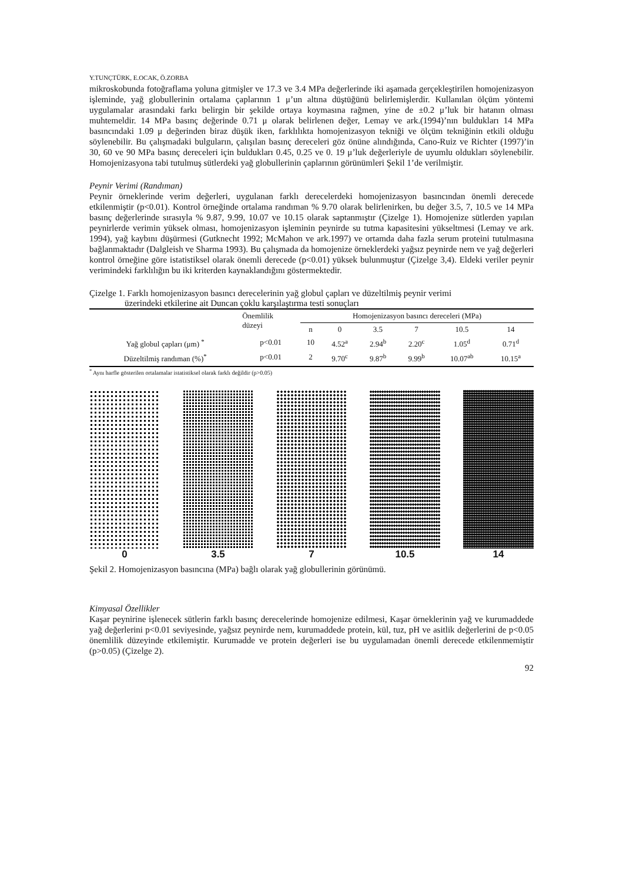Y.TUNÇTÜRK, E.OCAK, Ö.ZORBA
mikroskobunda fotoğraflama yoluna gitmişler ve 17.3 ve 3.4 MPa değerlerinde iki aşamada gerçekleştirilen homojenizasyon işleminde, yağ globullerinin ortalama çaplarının 1 μ’un altına düştüğünü belirlemişlerdir. Kullanılan ölçüm yöntemi uygulamalar arasındaki farkı belirgin bir şekilde ortaya koymasına rağmen, yine de ±0.2 μ’luk bir hatanın olması muhtemeldir. 14 MPa basınç değerinde 0.71 μ olarak belirlenen değer, Lemay ve ark.(1994)’nın buldukları 14 MPa basıncındaki 1.09 μ değerinden biraz düşük iken, farklılıkta homojenizasyon tekniği ve ölçüm tekniğinin etkili olduğu söylenebilir. Bu çalışmadaki bulguların, çalışılan basınç dereceleri göz önüne alındığında, Cano-Ruiz ve Richter (1997)’in 30, 60 ve 90 MPa basınç dereceleri için buldukları 0.45, 0.25 ve 0. 19 μ’luk değerleriyle de uyumlu oldukları söylenebilir. Homojenizasyona tabi tutulmuş sütlerdeki yağ globullerinin çaplarının görünümleri Şekil 1’de verilmiştir.
Peynir Verimi (Randıman)
Peynir örneklerinde verim değerleri, uygulanan farklı derecelerdeki homojenizasyon basıncından önemli derecede etkilenmiştir (p<0.01). Kontrol örneğinde ortalama randıman % 9.70 olarak belirlenirken, bu değer 3.5, 7, 10.5 ve 14 MPa basınç değerlerinde sırasıyla % 9.87, 9.99, 10.07 ve 10.15 olarak saptanmıştır (Çizelge 1). Homojenize sütlerden yapılan peynirlerde verimin yüksek olması, homojenizasyon işleminin peynirde su tutma kapasitesini yükseltmesi (Lemay ve ark. 1994), yağ kaybını düşürmesi (Gutknecht 1992; McMahon ve ark.1997) ve ortamda daha fazla serum proteini tutulmasına bağlanmaktadır (Dalgleish ve Sharma 1993). Bu çalışmada da homojenize örneklerdeki yağsız peynirde nem ve yağ değerleri kontrol örneğine göre istatistiksel olarak önemli derecede (p<0.01) yüksek bulunmuştur (Çizelge 3,4). Eldeki veriler peynir verimindeki farklılığın bu iki kriterden kaynaklandığını göstermektedir.
Çizelge 1. Farklı homojenizasyon basıncı derecelerinin yağ globul çapları ve düzeltilmiş peynir verimi
üzerindeki etkilerine ait Duncan çoklu karşılaştırma testi sonuçları
| | Önemlilik düzeyi | Homojenizasyon basıncı dereceleri (MPa) | | | | | |
| --- | --- | --- | --- | --- | --- | --- | --- |
| | | n | 0 | 3.5 | 7 | 10.5 | 14 |
| Yağ globul çapları (μm) <sup>*</sup> | p<0.01 | 10 | 4.52<sup>a</sup> | 2.94<sup>b</sup> | 2.20<sup>c</sup> | 1.05<sup>d</sup> | 0.71<sup>d</sup> |
| Düzeltilmiş randıman (%)<sup>*</sup> | p<0.01 | 2 | 9.70<sup>c</sup> | 9.87<sup>b</sup> | 9.99<sup>b</sup> | 10.07<sup>ab</sup> | 10.15<sup>a</sup> |
<sup>*</sup> Aynı harfle gösterilen ortalamalar istatistiksel olarak farklı değildir (p>0.05)
0 3.5 7 10.5 14
Şekil 2. Homojenizasyon basıncına (MPa) bağlı olarak yağ globullerinin görünümü.
Kimyasal Özellikler
Kaşar peynirine işlenecek sütlerin farklı basınç derecelerinde homojenize edilmesi, Kaşar örneklerinin yağ ve kurumaddede yağ değerlerini p<0.01 seviyesinde, yağsız peynirde nem, kurumaddede protein, kül, tuz, pH ve asitlik değerlerini de p<0.05 önemlilik düzeyinde etkilemiştir. Kurumadde ve protein değerleri ise bu uygulamadan önemli derecede etkilenmemiştir (p>0.05) (Çizelge 2).
92